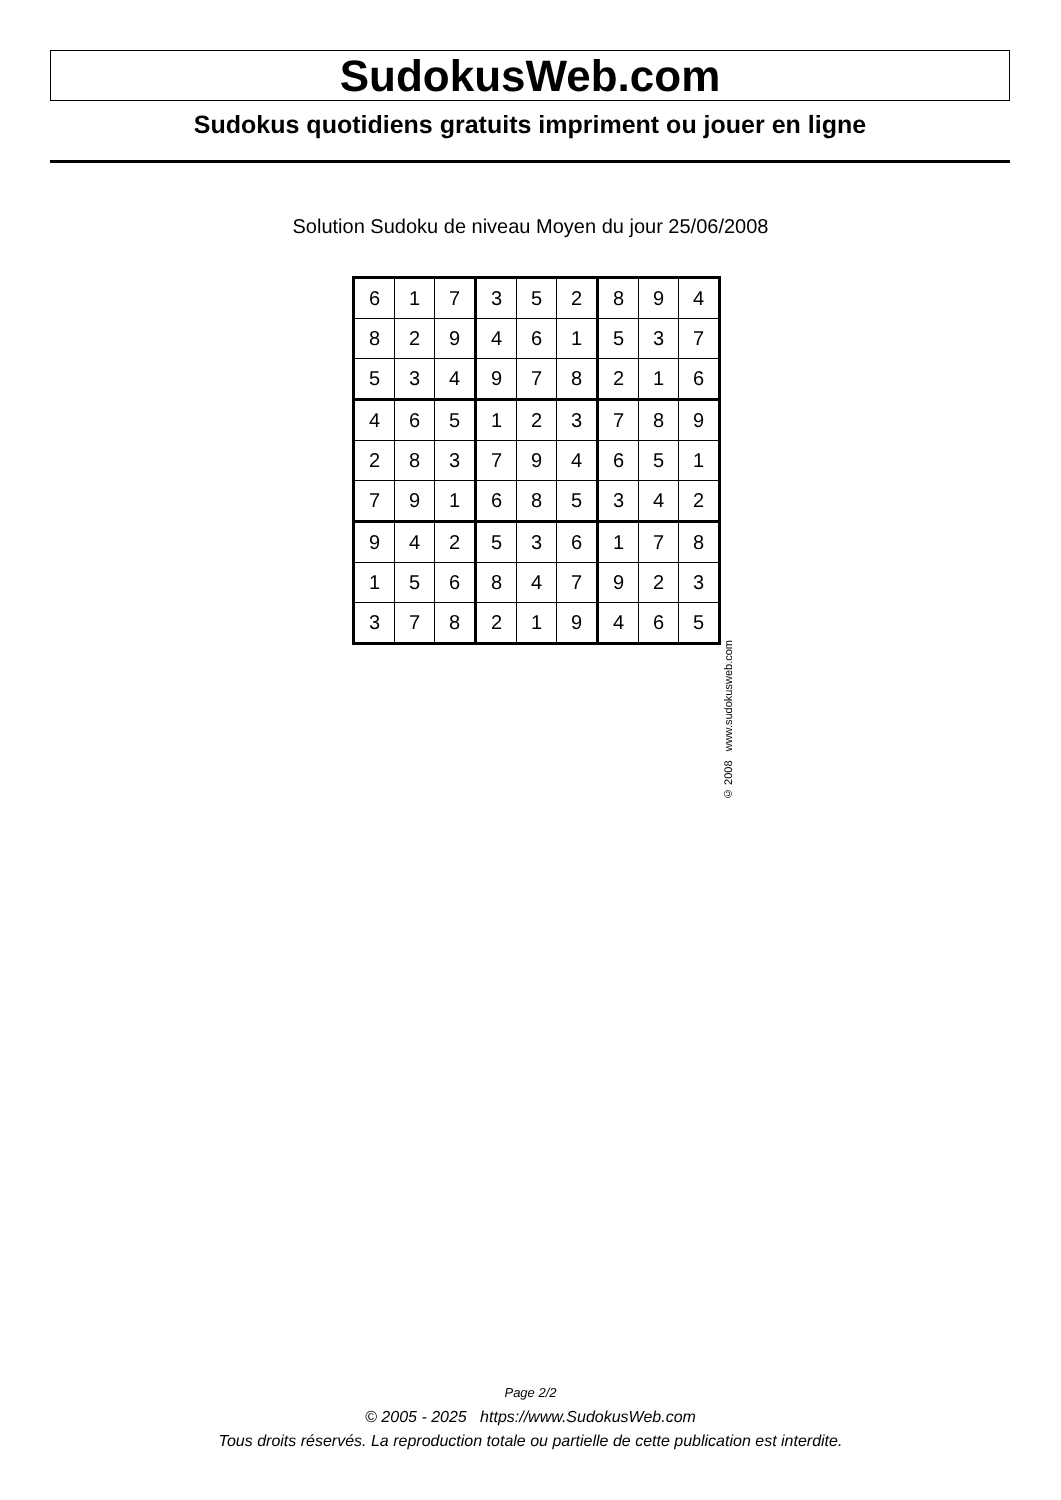SudokusWeb.com
Sudokus quotidiens gratuits impriment ou jouer en ligne
Solution Sudoku de niveau Moyen du jour 25/06/2008
| 6 | 1 | 7 | 3 | 5 | 2 | 8 | 9 | 4 |
| 8 | 2 | 9 | 4 | 6 | 1 | 5 | 3 | 7 |
| 5 | 3 | 4 | 9 | 7 | 8 | 2 | 1 | 6 |
| 4 | 6 | 5 | 1 | 2 | 3 | 7 | 8 | 9 |
| 2 | 8 | 3 | 7 | 9 | 4 | 6 | 5 | 1 |
| 7 | 9 | 1 | 6 | 8 | 5 | 3 | 4 | 2 |
| 9 | 4 | 2 | 5 | 3 | 6 | 1 | 7 | 8 |
| 1 | 5 | 6 | 8 | 4 | 7 | 9 | 2 | 3 |
| 3 | 7 | 8 | 2 | 1 | 9 | 4 | 6 | 5 |
© 2008 www.sudokusweb.com
Page 2/2
© 2005 - 2025 https://www.SudokusWeb.com
Tous droits réservés. La reproduction totale ou partielle de cette publication est interdite.